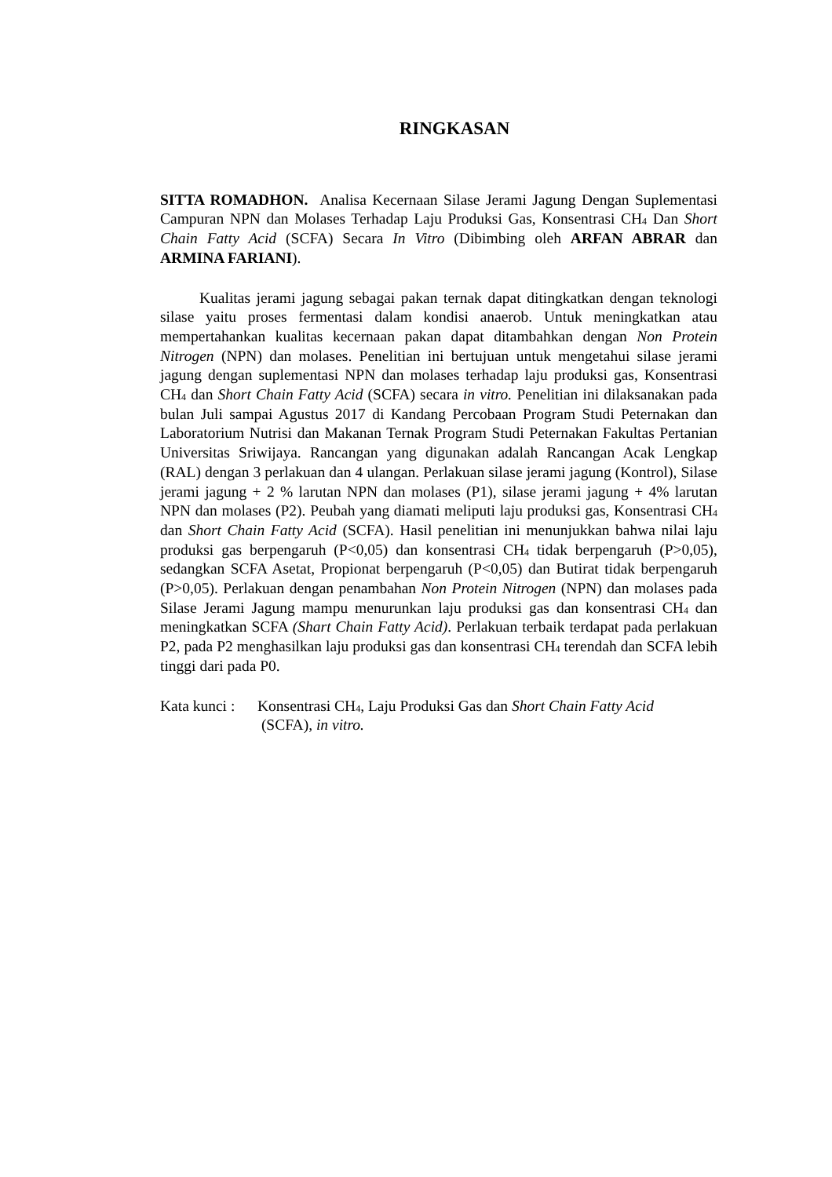RINGKASAN
SITTA ROMADHON. Analisa Kecernaan Silase Jerami Jagung Dengan Suplementasi Campuran NPN dan Molases Terhadap Laju Produksi Gas, Konsentrasi CH<sub>4</sub> Dan Short Chain Fatty Acid (SCFA) Secara In Vitro (Dibimbing oleh ARFAN ABRAR dan ARMINA FARIANI).
Kualitas jerami jagung sebagai pakan ternak dapat ditingkatkan dengan teknologi silase yaitu proses fermentasi dalam kondisi anaerob. Untuk meningkatkan atau mempertahankan kualitas kecernaan pakan dapat ditambahkan dengan Non Protein Nitrogen (NPN) dan molases. Penelitian ini bertujuan untuk mengetahui silase jerami jagung dengan suplementasi NPN dan molases terhadap laju produksi gas, Konsentrasi CH<sub>4</sub> dan Short Chain Fatty Acid (SCFA) secara in vitro. Penelitian ini dilaksanakan pada bulan Juli sampai Agustus 2017 di Kandang Percobaan Program Studi Peternakan dan Laboratorium Nutrisi dan Makanan Ternak Program Studi Peternakan Fakultas Pertanian Universitas Sriwijaya. Rancangan yang digunakan adalah Rancangan Acak Lengkap (RAL) dengan 3 perlakuan dan 4 ulangan. Perlakuan silase jerami jagung (Kontrol), Silase jerami jagung + 2 % larutan NPN dan molases (P1), silase jerami jagung + 4% larutan NPN dan molases (P2). Peubah yang diamati meliputi laju produksi gas, Konsentrasi CH<sub>4</sub> dan Short Chain Fatty Acid (SCFA). Hasil penelitian ini menunjukkan bahwa nilai laju produksi gas berpengaruh (P<0,05) dan konsentrasi CH<sub>4</sub> tidak berpengaruh (P>0,05), sedangkan SCFA Asetat, Propionat berpengaruh (P<0,05) dan Butirat tidak berpengaruh (P>0,05). Perlakuan dengan penambahan Non Protein Nitrogen (NPN) dan molases pada Silase Jerami Jagung mampu menurunkan laju produksi gas dan konsentrasi CH<sub>4</sub> dan meningkatkan SCFA (Shart Chain Fatty Acid). Perlakuan terbaik terdapat pada perlakuan P2, pada P2 menghasilkan laju produksi gas dan konsentrasi CH<sub>4</sub> terendah dan SCFA lebih tinggi dari pada P0.
Kata kunci : Konsentrasi CH<sub>4</sub>, Laju Produksi Gas dan Short Chain Fatty Acid
(SCFA), in vitro.